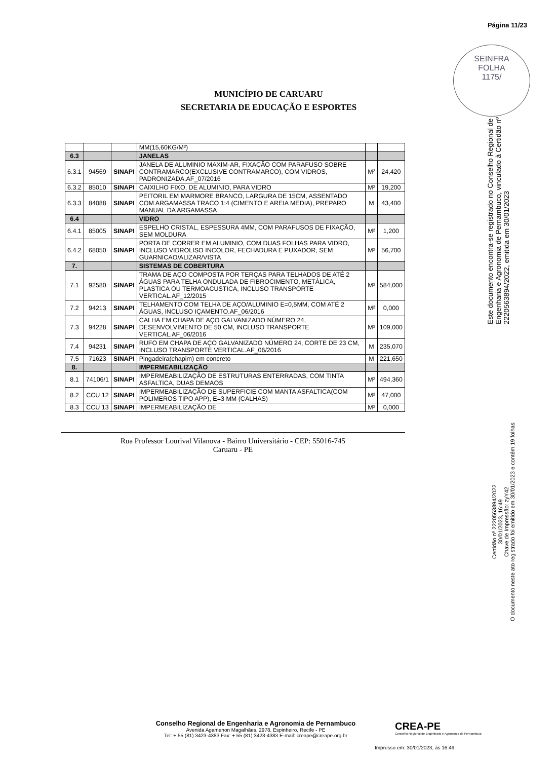Página 11/23
SEINFRA
FOLHA
1175/
MUNICÍPIO DE CARUARU
SECRETARIA DE EDUCAÇÃO E ESPORTES
Este documento encontra-se registrado no Conselho Regional de Engenharia e Agronomia de Pernambuco, vinculado à Certidão nº 2220563894/2022, emitida em 30/01/2023
Certidão nº 2220563894/2022
30/01/2023, 16:49
Chave de Impressão: zyY42
O documento neste ato registrado foi emitido em 30/01/2023 e contém 19 folhas
| | | | MM(15,60KG/M²) | | |
| 6.3 | | | JANELAS | | |
| 6.3.1 | 94569 | SINAPI | JANELA DE ALUMINIO MAXIM-AR, FIXAÇÃO COM PARAFUSO SOBRE CONTRAMARCO(EXCLUSIVE CONTRAMARCO), COM VIDROS, PADRONIZADA.AF_07/2016 | M² | 24,420 |
| 6.3.2 | 85010 | SINAPI | CAIXILHO FIXO, DE ALUMINIO, PARA VIDRO | M² | 19,200 |
| 6.3.3 | 84088 | SINAPI | PEITORIL EM MARMORE BRANCO, LARGURA DE 15CM, ASSENTADO COM ARGAMASSA TRACO 1:4 (CIMENTO E AREIA MEDIA), PREPARO MANUAL DA ARGAMASSA | M | 43,400 |
| 6.4 | | | VIDRO | | |
| 6.4.1 | 85005 | SINAPI | ESPELHO CRISTAL, ESPESSURA 4MM, COM PARAFUSOS DE FIXAÇÃO, SEM MOLDURA | M² | 1,200 |
| 6.4.2 | 68050 | SINAPI | PORTA DE CORRER EM ALUMINIO, COM DUAS FOLHAS PARA VIDRO, INCLUSO VIDROLISO INCOLOR, FECHADURA E PUXADOR, SEM GUARNICAO/ALIZAR/VISTA | M² | 56,700 |
| 7. | | | SISTEMAS DE COBERTURA | | |
| 7.1 | 92580 | SINAPI | TRAMA DE AÇO COMPOSTA POR TERÇAS PARA TELHADOS DE ATÉ 2 ÁGUAS PARA TELHA ONDULADA DE FIBROCIMENTO, METÁLICA, PLASTICA OU TERMOACUSTICA, INCLUSO TRANSPORTE VERTICAL.AF_12/2015 | M² | 584,000 |
| 7.2 | 94213 | SINAPI | TELHAMENTO COM TELHA DE AÇO/ALUMINIO E=0,5MM, COM ATÉ 2 ÁGUAS, INCLUSO IÇAMENTO.AF_06/2016 | M² | 0,000 |
| 7.3 | 94228 | SINAPI | CALHA EM CHAPA DE AÇO GALVANIZADO NÚMERO 24, DESENVOLVIMENTO DE 50 CM, INCLUSO TRANSPORTE VERTICAL.AF_06/2016 | M² | 109,000 |
| 7.4 | 94231 | SINAPI | RUFO EM CHAPA DE AÇO GALVANIZADO NÚMERO 24, CORTE DE 23 CM, INCLUSO TRANSPORTE VERTICAL.AF_06/2016 | M | 235,070 |
| 7.5 | 71623 | SINAPI | Pingadeira(chapim) em concreto | M | 221,650 |
| 8. | | | IMPERMEABILIZAÇÃO | | |
| 8.1 | 74106/1 | SINAPI | IMPERMEABILIZAÇÃO DE ESTRUTURAS ENTERRADAS, COM TINTA ASFALTICA, DUAS DEMAOS | M² | 494,360 |
| 8.2 | CCU 12 | SINAPI | IMPERMEABILIZAÇÃO DE SUPERFICIE COM MANTA ASFALTICA(COM POLIMEROS TIPO APP), E=3 MM (CALHAS) | M² | 47,000 |
| 8.3 | CCU 13 | SINAPI | IMPERMEABILIZAÇÃO DE | M² | 0,000 |
Rua Professor Lourival Vilanova - Bairro Universitário - CEP: 55016-745
Caruaru - PE
Conselho Regional de Engenharia e Agronomia de Pernambuco
Avenida Agamenon Magalhães, 2978, Espinheiro, Recife - PE
Tel: + 55 (81) 3423-4383 Fax: + 55 (81) 3423-4383 E-mail: creape@creape.org.br
CREA-PE
Conselho Regional de Engenharia e Agronomia de Pernambuco
Impresso em: 30/01/2023, às 16:49.